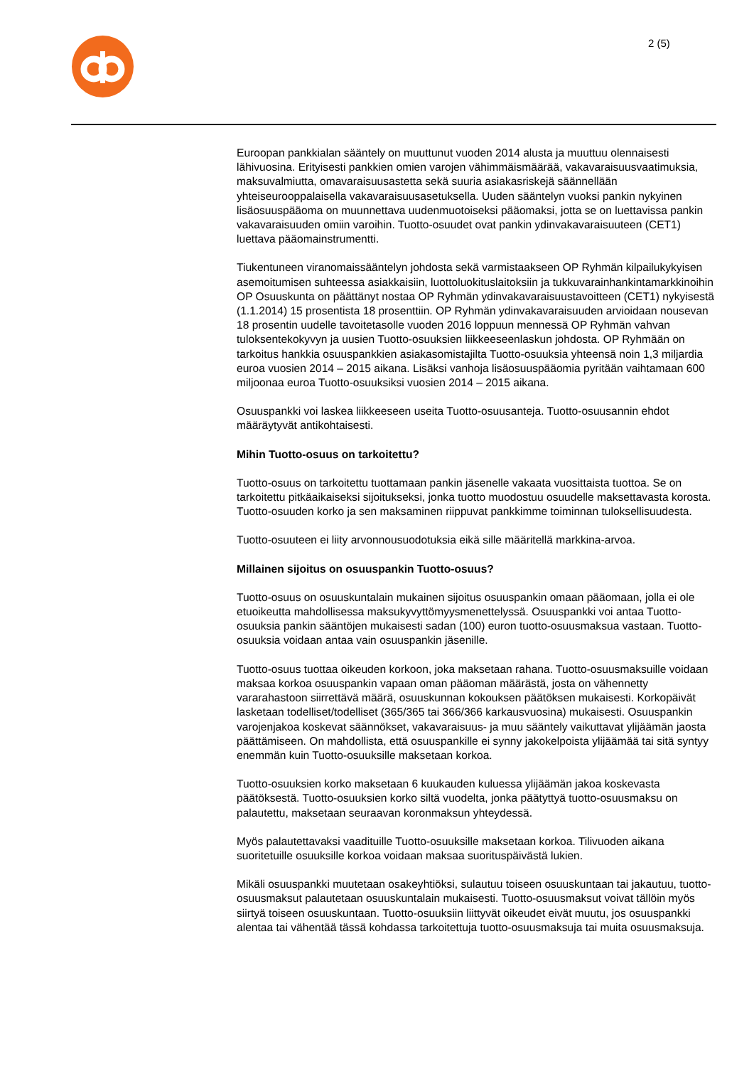2 (5)
Euroopan pankkialan sääntely on muuttunut vuoden 2014 alusta ja muuttuu olennaisesti lähivuosina. Erityisesti pankkien omien varojen vähimmäismäärää, vakavaraisuusvaatimuksia, maksuvalmiutta, omavaraisuusastetta sekä suuria asiakasriskejä säännellään yhteiseurooppalaisella vakavaraisuusasetuksella. Uuden sääntelyn vuoksi pankin nykyinen lisäosuuspääoma on muunnettava uudenmuotoiseksi pääomaksi, jotta se on luettavissa pankin vakavaraisuuden omiin varoihin. Tuotto-osuudet ovat pankin ydinvakavaraisuuteen (CET1) luettava pääomainstrumentti.
Tiukentuneen viranomaissääntelyn johdosta sekä varmistaakseen OP Ryhmän kilpailukykyisen asemoitumisen suhteessa asiakkaisiin, luottoluokituslaitoksiin ja tukkuvarainhankintamarkkinoihin OP Osuuskunta on päättänyt nostaa OP Ryhmän ydinvakavaraisuustavoitteen (CET1) nykyisestä (1.1.2014) 15 prosentista 18 prosenttiin. OP Ryhmän ydinvakavaraisuuden arvioidaan nousevan 18 prosentin uudelle tavoitetasolle vuoden 2016 loppuun mennessä OP Ryhmän vahvan tuloksentekokyvyn ja uusien Tuotto-osuuksien liikkeeseenlaskun johdosta. OP Ryhmään on tarkoitus hankkia osuuspankkien asiakasomistajilta Tuotto-osuuksia yhteensä noin 1,3 miljardia euroa vuosien 2014 – 2015 aikana. Lisäksi vanhoja lisäosuuspääomia pyritään vaihtamaan 600 miljoonaa euroa Tuotto-osuuksiksi vuosien 2014 – 2015 aikana.
Osuuspankki voi laskea liikkeeseen useita Tuotto-osuusanteja. Tuotto-osuusannin ehdot määräytyvät antikohtaisesti.
Mihin Tuotto-osuus on tarkoitettu?
Tuotto-osuus on tarkoitettu tuottamaan pankin jäsenelle vakaata vuosittaista tuottoa. Se on tarkoitettu pitkäaikaiseksi sijoitukseksi, jonka tuotto muodostuu osuudelle maksettavasta korosta. Tuotto-osuuden korko ja sen maksaminen riippuvat pankkimme toiminnan tuloksellisuudesta.
Tuotto-osuuteen ei liity arvonnousuodotuksia eikä sille määritellä markkina-arvoa.
Millainen sijoitus on osuuspankin Tuotto-osuus?
Tuotto-osuus on osuuskuntalain mukainen sijoitus osuuspankin omaan pääomaan, jolla ei ole etuoikeutta mahdollisessa maksukyvyttömyysmenettelyssä. Osuuspankki voi antaa Tuotto-osuuksia pankin sääntöjen mukaisesti sadan (100) euron tuotto-osuusmaksua vastaan. Tuotto-osuuksia voidaan antaa vain osuuspankin jäsenille.
Tuotto-osuus tuottaa oikeuden korkoon, joka maksetaan rahana. Tuotto-osuusmaksuille voidaan maksaa korkoa osuuspankin vapaan oman pääoman määrästä, josta on vähennetty vararahastoon siirrettävä määrä, osuuskunnan kokouksen päätöksen mukaisesti. Korkopäivät lasketaan todelliset/todelliset (365/365 tai 366/366 karkausvuosina) mukaisesti. Osuuspankin varojenjakoa koskevat säännökset, vakavaraisuus- ja muu sääntely vaikuttavat ylijäämän jaosta päättämiseen. On mahdollista, että osuuspankille ei synny jakokelpoista ylijäämää tai sitä syntyy enemmän kuin Tuotto-osuuksille maksetaan korkoa.
Tuotto-osuuksien korko maksetaan 6 kuukauden kuluessa ylijäämän jakoa koskevasta päätöksestä. Tuotto-osuuksien korko siltä vuodelta, jonka päätyttyä tuotto-osuusmaksu on palautettu, maksetaan seuraavan koronmaksun yhteydessä.
Myös palautettavaksi vaadituille Tuotto-osuuksille maksetaan korkoa. Tilivuoden aikana suoritetuille osuuksille korkoa voidaan maksaa suorituspäivästä lukien.
Mikäli osuuspankki muutetaan osakeyhtiöksi, sulautuu toiseen osuuskuntaan tai jakautuu, tuotto-osuusmaksut palautetaan osuuskuntalain mukaisesti. Tuotto-osuusmaksut voivat tällöin myös siirtyä toiseen osuuskuntaan. Tuotto-osuuksiin liittyvät oikeudet eivät muutu, jos osuuspankki alentaa tai vähentää tässä kohdassa tarkoitettuja tuotto-osuusmaksuja tai muita osuusmaksuja.